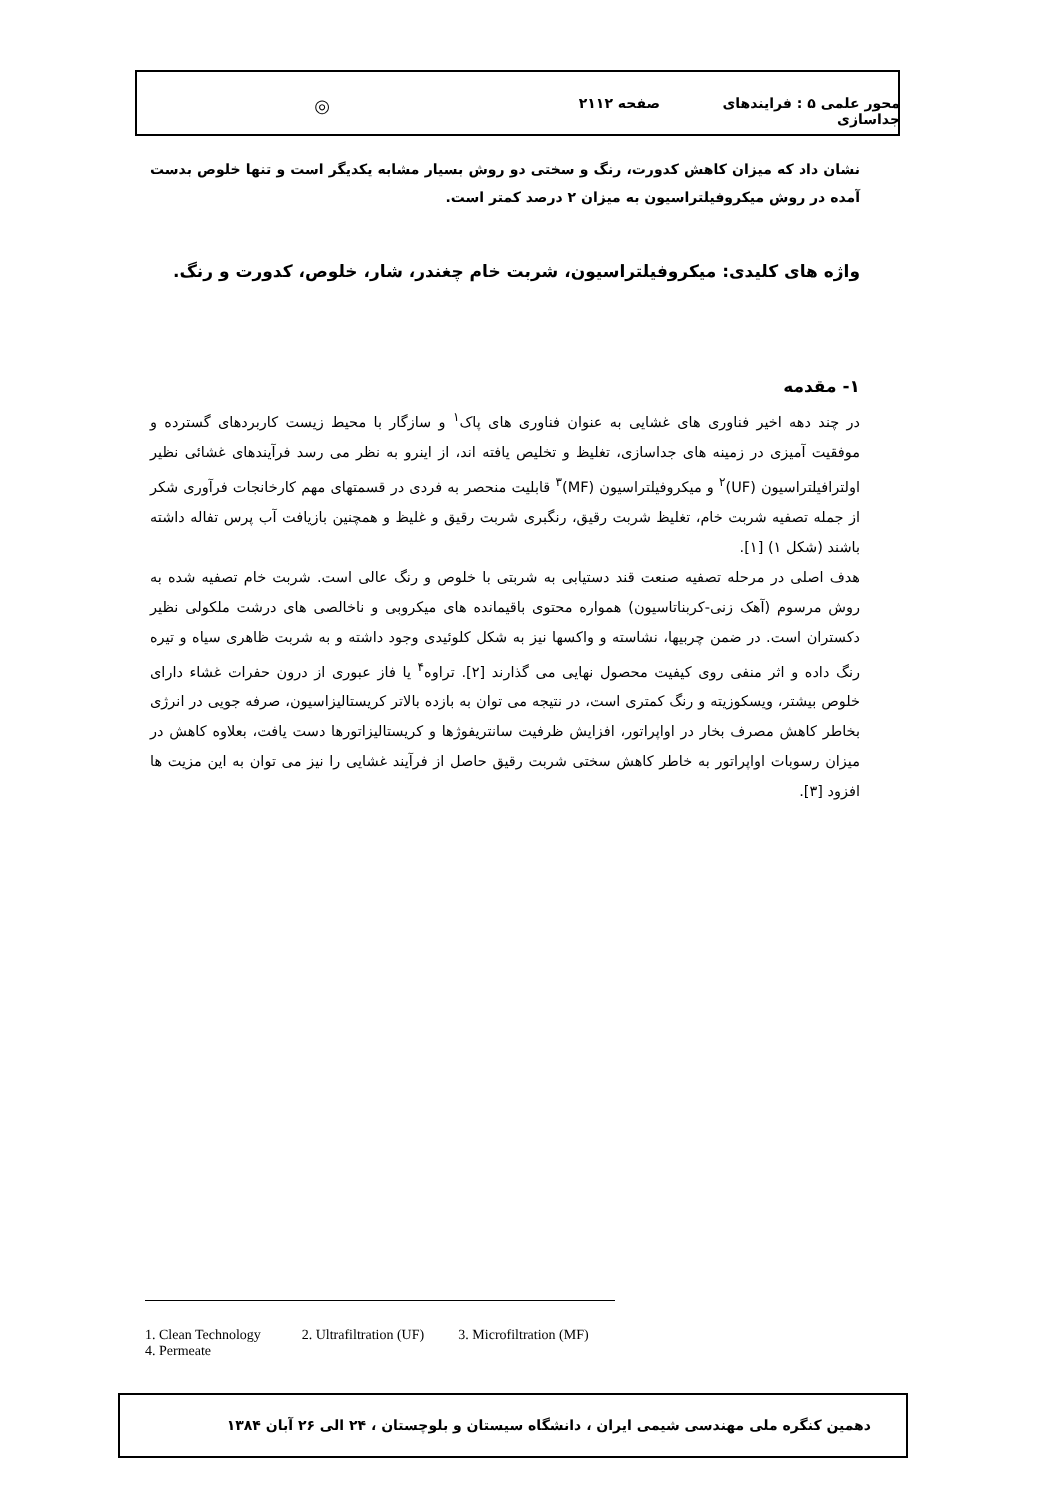محور علمی ۵ : فرایندهای جداسازی صفحه ۲۱۱۲ ◎
نشان داد که میزان کاهش کدورت، رنگ و سختی دو روش بسیار مشابه یکدیگر است و تنها خلوص بدست آمده در روش میکروفیلتراسیون به میزان ۲ درصد کمتر است.
واژه های کلیدی: میکروفیلتراسیون، شربت خام چغندر، شار، خلوص، کدورت و رنگ.
۱- مقدمه
در چند دهه اخیر فناوری های غشایی به عنوان فناوری های پاک<sup>۱</sup> و سازگار با محیط زیست کاربردهای گسترده و موفقیت آمیزی در زمینه های جداسازی، تغلیظ و تخلیص یافته اند، از اینرو به نظر می رسد فرآیندهای غشائی نظیر اولترافیلتراسیون (UF)<sup>۲</sup> و میکروفیلتراسیون (MF)<sup>۳</sup> قابلیت منحصر به فردی در قسمتهای مهم کارخانجات فرآوری شکر از جمله تصفیه شربت خام، تغلیظ شربت رقیق، رنگبری شربت رقیق و غلیظ و همچنین بازیافت آب پرس تفاله داشته باشند (شکل ۱) [۱].
هدف اصلی در مرحله تصفیه صنعت قند دستیابی به شربتی با خلوص و رنگ عالی است. شربت خام تصفیه شده به روش مرسوم (آهک زنی-کربناتاسیون) همواره محتوی باقیمانده های میکروبی و ناخالصی های درشت ملکولی نظیر دکستران است. در ضمن چربیها، نشاسته و واکسها نیز به شکل کلوئیدی وجود داشته و به شربت ظاهری سیاه و تیره رنگ داده و اثر منفی روی کیفیت محصول نهایی می گذارند [۲]. تراوه<sup>۴</sup> یا فاز عبوری از درون حفرات غشاء دارای خلوص بیشتر، ویسکوزیته و رنگ کمتری است، در نتیجه می توان به بازده بالاتر کریستالیزاسیون، صرفه جویی در انرژی بخاطر کاهش مصرف بخار در اواپراتور، افزایش ظرفیت سانتریفوژها و کریستالیزاتورها دست یافت، بعلاوه کاهش در میزان رسوبات اواپراتور به خاطر کاهش سختی شربت رقیق حاصل از فرآیند غشایی را نیز می توان به این مزیت ها افزود [۳].
1. Clean Technology 2. Ultrafiltration (UF) 3. Microfiltration (MF)
4. Permeate
دهمین کنگره ملی مهندسی شیمی ایران ، دانشگاه سیستان و بلوچستان ، ۲۴ الی ۲۶ آبان ۱۳۸۴